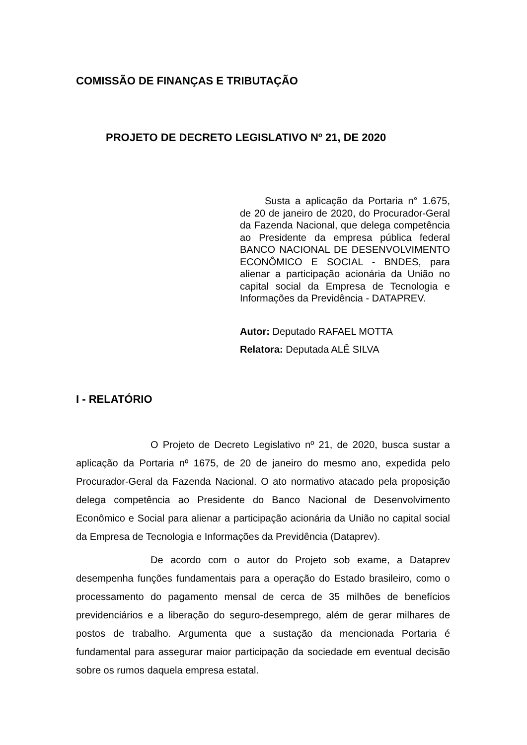COMISSÃO DE FINANÇAS E TRIBUTAÇÃO
PROJETO DE DECRETO LEGISLATIVO Nº 21, DE 2020
Susta a aplicação da Portaria n° 1.675, de 20 de janeiro de 2020, do Procurador-Geral da Fazenda Nacional, que delega competência ao Presidente da empresa pública federal BANCO NACIONAL DE DESENVOLVIMENTO ECONÔMICO E SOCIAL - BNDES, para alienar a participação acionária da União no capital social da Empresa de Tecnologia e Informações da Previdência - DATAPREV.
Autor: Deputado RAFAEL MOTTA
Relatora: Deputada ALÊ SILVA
I - RELATÓRIO
O Projeto de Decreto Legislativo nº 21, de 2020, busca sustar a aplicação da Portaria nº 1675, de 20 de janeiro do mesmo ano, expedida pelo Procurador-Geral da Fazenda Nacional. O ato normativo atacado pela proposição delega competência ao Presidente do Banco Nacional de Desenvolvimento Econômico e Social para alienar a participação acionária da União no capital social da Empresa de Tecnologia e Informações da Previdência (Dataprev).
De acordo com o autor do Projeto sob exame, a Dataprev desempenha funções fundamentais para a operação do Estado brasileiro, como o processamento do pagamento mensal de cerca de 35 milhões de benefícios previdenciários e a liberação do seguro-desemprego, além de gerar milhares de postos de trabalho. Argumenta que a sustação da mencionada Portaria é fundamental para assegurar maior participação da sociedade em eventual decisão sobre os rumos daquela empresa estatal.